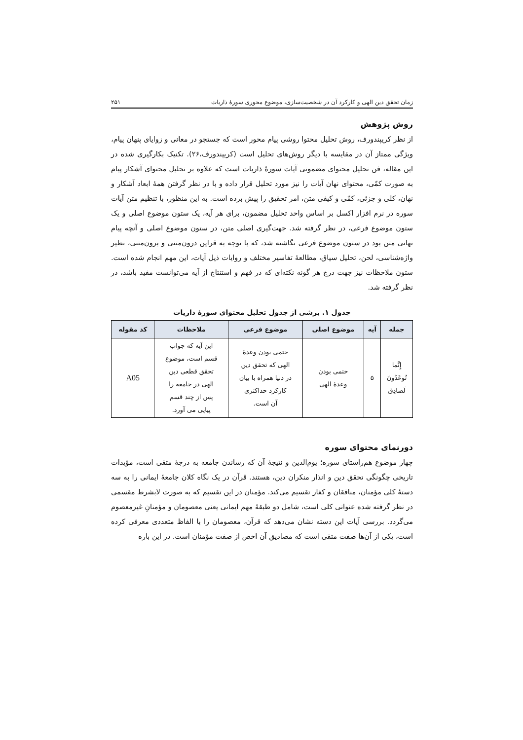زمان تحقق دین الهی و کارکرد آن در شخصیت‌سازی، موضوع محوری سورۀ ذاریات ۲۵۱
روش پژوهش
از نظر کریپندورف، روش تحلیل محتوا روشی پیام محور است که جستجو در معانی و زوایای پنهان پیام، ویژگی ممتاز آن در مقایسه با دیگر روش‌های تحلیل است (کریپندورف،۲۶). تکنیک بکارگیری شده در این مقاله، فن تحلیل محتوای مضمونی آیات سورۀ ذاریات است که علاوه بر تحلیل محتوای آشکار پیام به صورت کمّی، محتوای نهان آیات را نیز مورد تحلیل قرار داده و با در نظر گرفتن همۀ ابعاد آشکار و نهان، کلی و جزئی، کمّی و کیفی متن، امر تحقیق را پیش برده است. به این منظور، با تنظیم متن آیات سوره در نرم افزار اکسل بر اساس واحد تحلیل مضمون، برای هر آیه، یک ستون موضوع اصلی و یک ستون موضوع فرعی، در نظر گرفته شد. جهت‌گیری اصلی متن، در ستون موضوع اصلی و آنچه پیام نهانی متن بود در ستون موضوع فرعی نگاشته شد، که با توجه به قراین درون‌متنی و برون‌متنی، نظیر واژه‌شناسی، لحن، تحلیل سیاق، مطالعۀ تفاسیر مختلف و روایات ذیل آیات، این مهم انجام شده است. ستون ملاحظات نیز جهت درج هر گونه نکته‌ای که در فهم و استنتاج از آیه می‌توانست مفید باشد، در نظر گرفته شد.
جدول ۱. برشی از جدول تحلیل محتوای سورۀ ذاریات
| جمله | آیه | موضوع اصلی | موضوع فرعی | ملاحظات | کد مقوله |
| --- | --- | --- | --- | --- | --- |
| إِنَّما تُوعَدُونَ لَصادِق | ۵ | حتمی بودن وعدۀ الهی | حتمی بودن وعدۀ الهی که تحقق دین در دنیا همراه با بیان کارکرد حداکثری آن است. | این آیه که جواب قسم است، موضوع تحقق قطعی دین الهی در جامعه را پس از چند قسم پیاپی می آورد. | A05 |
دورنمای محتوای سوره
چهار موضوع هم‌راستای سوره؛ یوم‌الدین و نتیجۀ آن که رساندن جامعه به درجۀ متقی است، مؤیدات تاریخی چگونگی تحقق دین و انذار منکران دین، هستند. قرآن در یک نگاه کلان جامعۀ ایمانی را به سه دستۀ کلی مؤمنان، منافقان و کفار تقسیم می‌کند. مؤمنان در این تقسیم که به صورت لابشرط مقسمی در نظر گرفته شده عنوانی کلی است، شامل دو طبقۀ مهم ایمانی یعنی معصومان و مؤمنانِ غیرمعصوم می‌گردد. بررسی آیات این دسته نشان می‌دهد که قرآن، معصومان را با الفاظ متعددی معرفی کرده است، یکی از آن‌ها صفت متقی است که مصادیق آن اخص از صفت مؤمنان است. در این باره